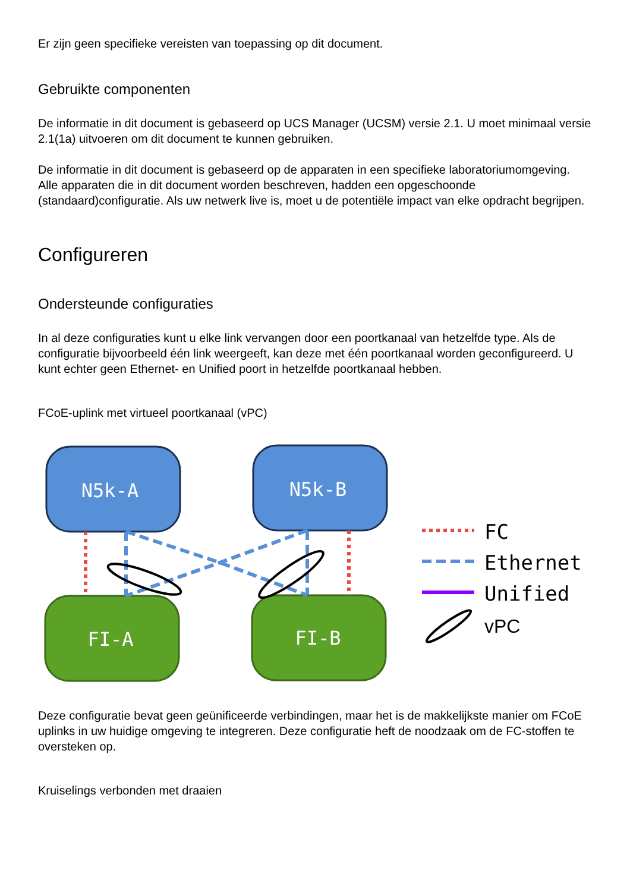Er zijn geen specifieke vereisten van toepassing op dit document.
Gebruikte componenten
De informatie in dit document is gebaseerd op UCS Manager (UCSM) versie 2.1. U moet minimaal versie 2.1(1a) uitvoeren om dit document te kunnen gebruiken.
De informatie in dit document is gebaseerd op de apparaten in een specifieke laboratoriumomgeving. Alle apparaten die in dit document worden beschreven, hadden een opgeschoonde (standaard)configuratie. Als uw netwerk live is, moet u de potentiële impact van elke opdracht begrijpen.
Configureren
Ondersteunde configuraties
In al deze configuraties kunt u elke link vervangen door een poortkanaal van hetzelfde type. Als de configuratie bijvoorbeeld één link weergeeft, kan deze met één poortkanaal worden geconfigureerd. U kunt echter geen Ethernet- en Unified poort in hetzelfde poortkanaal hebben.
FCoE-uplink met virtueel poortkanaal (vPC)
N5k-A
N5k-B
FI-A
FI-B
FC
Ethernet
Unified
vPC
Deze configuratie bevat geen geünificeerde verbindingen, maar het is de makkelijkste manier om FCoE uplinks in uw huidige omgeving te integreren. Deze configuratie heft de noodzaak om de FC-stoffen te oversteken op.
Kruiselings verbonden met draaien